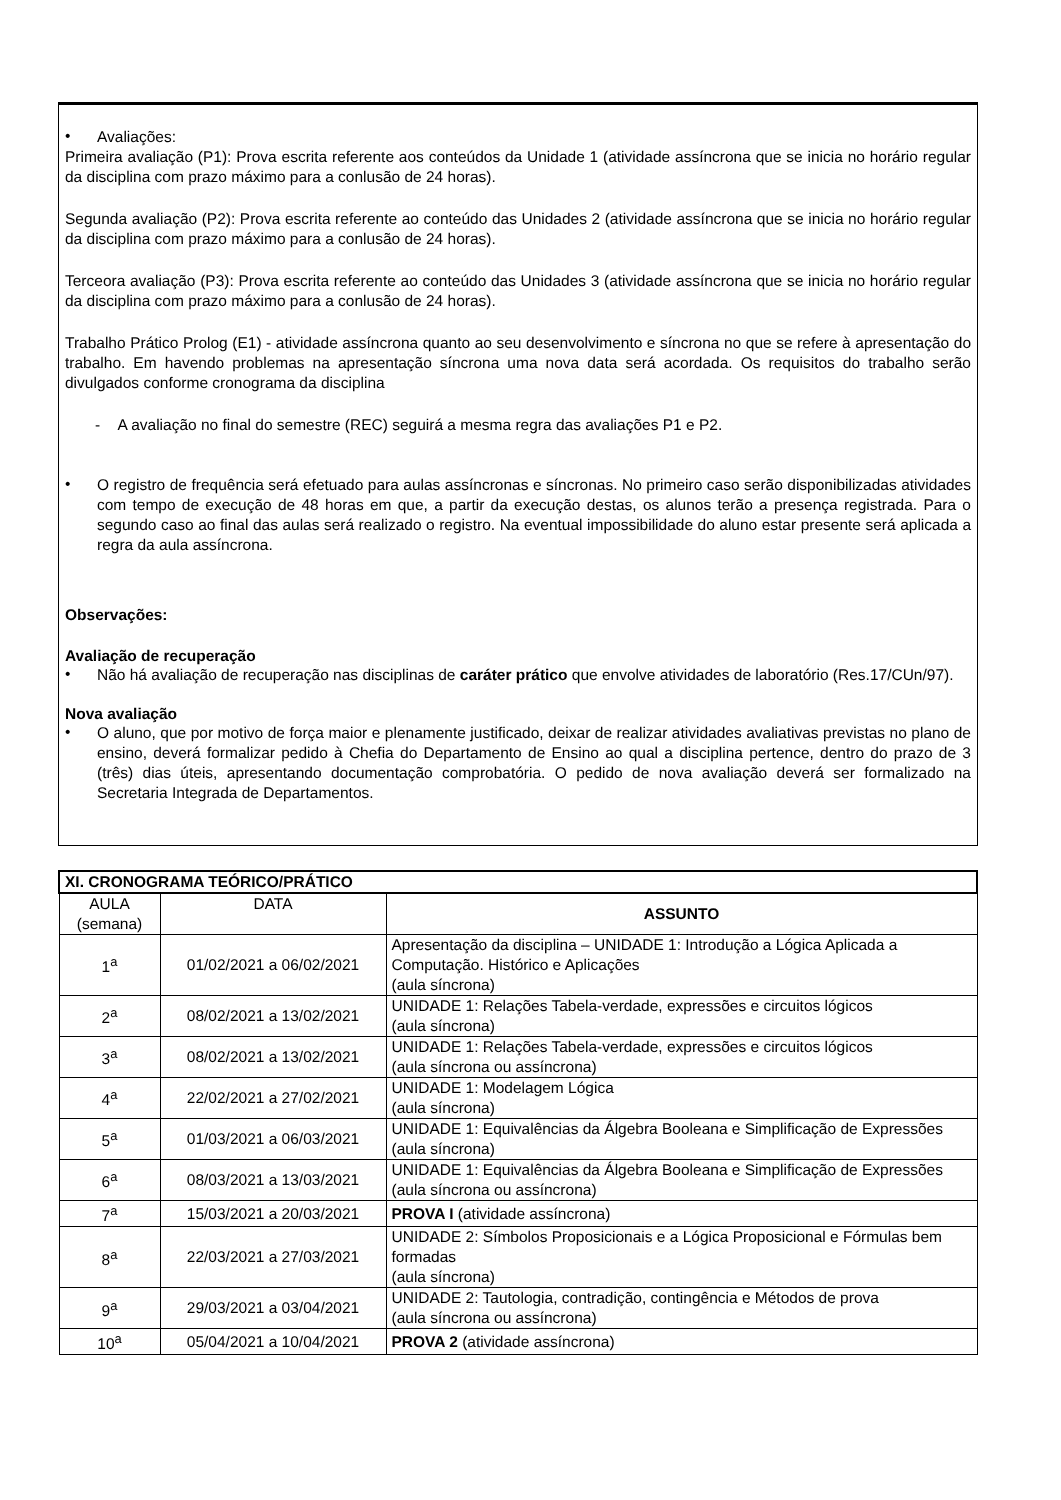• Avaliações:
Primeira avaliação (P1): Prova escrita referente aos conteúdos da Unidade 1 (atividade assíncrona que se inicia no horário regular da disciplina com prazo máximo para a conlusão de 24 horas).
Segunda avaliação (P2): Prova escrita referente ao conteúdo das Unidades 2 (atividade assíncrona que se inicia no horário regular da disciplina com prazo máximo para a conlusão de 24 horas).
Terceora avaliação (P3): Prova escrita referente ao conteúdo das Unidades 3 (atividade assíncrona que se inicia no horário regular da disciplina com prazo máximo para a conlusão de 24 horas).
Trabalho Prático Prolog (E1) - atividade assíncrona quanto ao seu desenvolvimento e síncrona no que se refere à apresentação do trabalho. Em havendo problemas na apresentação síncrona uma nova data será acordada. Os requisitos do trabalho serão divulgados conforme cronograma da disciplina
- A avaliação no final do semestre (REC) seguirá a mesma regra das avaliações P1 e P2.
• O registro de frequência será efetuado para aulas assíncronas e síncronas. No primeiro caso serão disponibilizadas atividades com tempo de execução de 48 horas em que, a partir da execução destas, os alunos terão a presença registrada. Para o segundo caso ao final das aulas será realizado o registro. Na eventual impossibilidade do aluno estar presente será aplicada a regra da aula assíncrona.
Observações:
Avaliação de recuperação
• Não há avaliação de recuperação nas disciplinas de caráter prático que envolve atividades de laboratório (Res.17/CUn/97).
Nova avaliação
• O aluno, que por motivo de força maior e plenamente justificado, deixar de realizar atividades avaliativas previstas no plano de ensino, deverá formalizar pedido à Chefia do Departamento de Ensino ao qual a disciplina pertence, dentro do prazo de 3 (três) dias úteis, apresentando documentação comprobatória. O pedido de nova avaliação deverá ser formalizado na Secretaria Integrada de Departamentos.
| XI. CRONOGRAMA TEÓRICO/PRÁTICO | | |
| --- | --- | --- |
| AULA (semana) | DATA | ASSUNTO |
| 1<sup>a</sup> | 01/02/2021 a 06/02/2021 | Apresentação da disciplina – UNIDADE 1: Introdução a Lógica Aplicada a Computação. Histórico e Aplicações (aula síncrona) |
| 2<sup>a</sup> | 08/02/2021 a 13/02/2021 | UNIDADE 1: Relações Tabela-verdade, expressões e circuitos lógicos (aula síncrona) |
| 3<sup>a</sup> | 08/02/2021 a 13/02/2021 | UNIDADE 1: Relações Tabela-verdade, expressões e circuitos lógicos (aula síncrona ou assíncrona) |
| 4<sup>a</sup> | 22/02/2021 a 27/02/2021 | UNIDADE 1: Modelagem Lógica (aula síncrona) |
| 5<sup>a</sup> | 01/03/2021 a 06/03/2021 | UNIDADE 1: Equivalências da Álgebra Booleana e Simplificação de Expressões (aula síncrona) |
| 6<sup>a</sup> | 08/03/2021 a 13/03/2021 | UNIDADE 1: Equivalências da Álgebra Booleana e Simplificação de Expressões (aula síncrona ou assíncrona) |
| 7<sup>a</sup> | 15/03/2021 a 20/03/2021 | PROVA I (atividade assíncrona) |
| 8<sup>a</sup> | 22/03/2021 a 27/03/2021 | UNIDADE 2: Símbolos Proposicionais e a Lógica Proposicional e Fórmulas bem formadas (aula síncrona) |
| 9<sup>a</sup> | 29/03/2021 a 03/04/2021 | UNIDADE 2: Tautologia, contradição, contingência e Métodos de prova (aula síncrona ou assíncrona) |
| 10<sup>a</sup> | 05/04/2021 a 10/04/2021 | PROVA 2 (atividade assíncrona) |